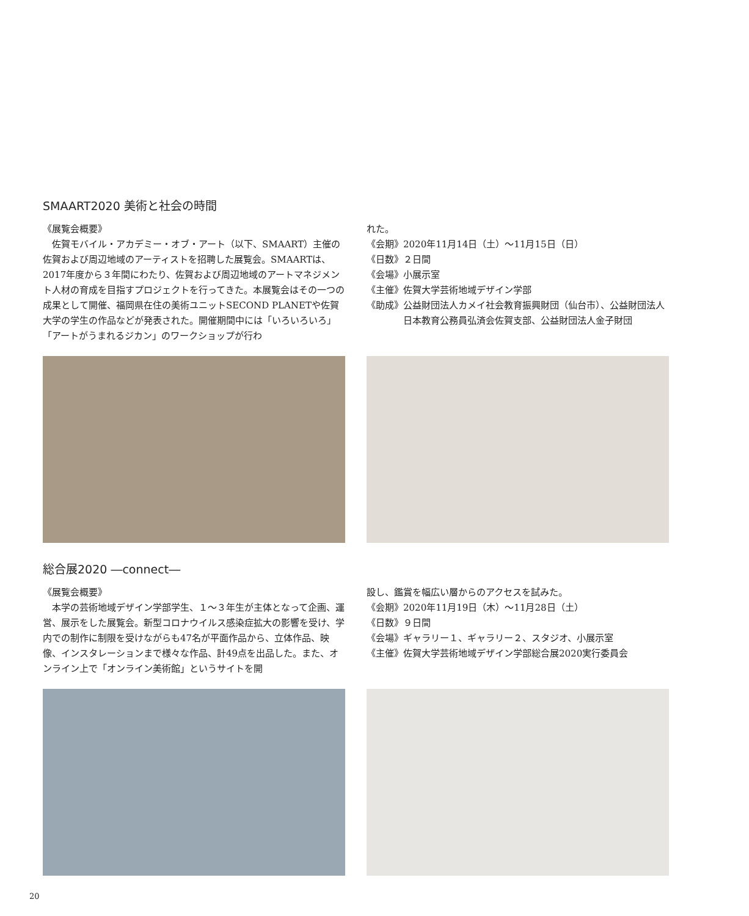SMAART2020 美術と社会の時間
《展覧会概要》
佐賀モバイル・アカデミー・オブ・アート（以下、SMAART）主催の佐賀および周辺地域のアーティストを招聘した展覧会。SMAARTは、2017年度から３年間にわたり、佐賀および周辺地域のアートマネジメント人材の育成を目指すプロジェクトを行ってきた。本展覧会はその一つの成果として開催、福岡県在住の美術ユニットSECOND PLANETや佐賀大学の学生の作品などが発表された。開催期間中には「いろいろいろ」「アートがうまれるジカン」のワークショップが行わ
れた。
《会期》2020年11月14日（土）～11月15日（日）
《日数》２日間
《会場》小展示室
《主催》佐賀大学芸術地域デザイン学部
《助成》公益財団法人カメイ社会教育振興財団（仙台市）、公益財団法人日本教育公務員弘済会佐賀支部、公益財団法人金子財団
総合展2020 ―connect―
《展覧会概要》
本学の芸術地域デザイン学部学生、１～３年生が主体となって企画、運営、展示をした展覧会。新型コロナウイルス感染症拡大の影響を受け、学内での制作に制限を受けながらも47名が平面作品から、立体作品、映像、インスタレーションまで様々な作品、計49点を出品した。また、オンライン上で「オンライン美術館」というサイトを開
設し、鑑賞を幅広い層からのアクセスを試みた。
《会期》2020年11月19日（木）～11月28日（土）
《日数》９日間
《会場》ギャラリー１、ギャラリー２、スタジオ、小展示室
《主催》佐賀大学芸術地域デザイン学部総合展2020実行委員会
20